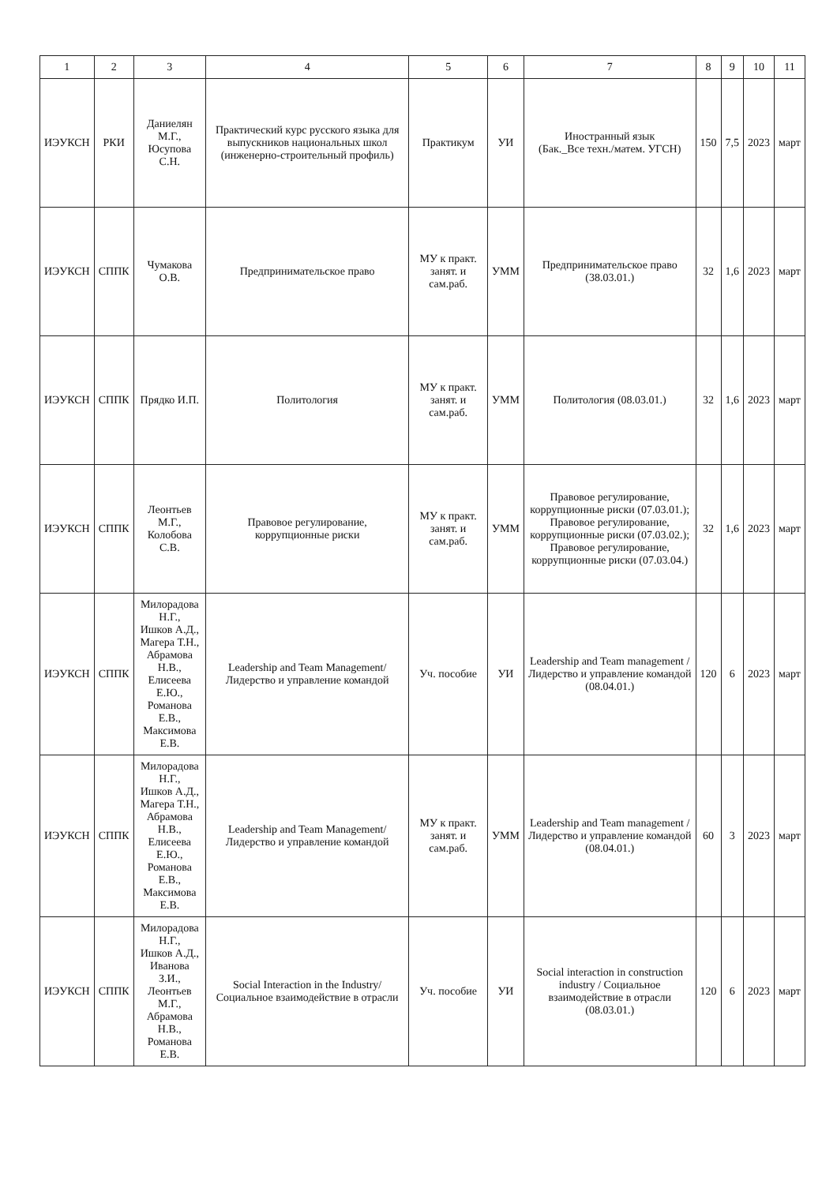| 1 | 2 | 3 | 4 | 5 | 6 | 7 | 8 | 9 | 10 | 11 |
| --- | --- | --- | --- | --- | --- | --- | --- | --- | --- | --- |
| ИЭУКСН | РКИ | Даниелян М.Г., Юсупова С.Н. | Практический курс русского языка для выпускников национальных школ (инженерно-строительный профиль) | Практикум | УИ | Иностранный язык (Бак._Все техн./матем. УГСН) | 150 | 7,5 | 2023 | март |
| ИЭУКСН | СППК | Чумакова О.В. | Предпринимательское право | МУ к практ. занят. и сам.раб. | УММ | Предпринимательское право (38.03.01.) | 32 | 1,6 | 2023 | март |
| ИЭУКСН | СППК | Прядко И.П. | Политология | МУ к практ. занят. и сам.раб. | УММ | Политология (08.03.01.) | 32 | 1,6 | 2023 | март |
| ИЭУКСН | СППК | Леонтьев М.Г., Колобова С.В. | Правовое регулирование, коррупционные риски | МУ к практ. занят. и сам.раб. | УММ | Правовое регулирование, коррупционные риски (07.03.01.); Правовое регулирование, коррупционные риски (07.03.02.); Правовое регулирование, коррупционные риски (07.03.04.) | 32 | 1,6 | 2023 | март |
| ИЭУКСН | СППК | Милорадова Н.Г., Ишков А.Д., Магера Т.Н., Абрамова Н.В., Елисеева Е.Ю., Романова Е.В., Максимова Е.В. | Leadership and Team Management/Лидерство и управление командой | Уч. пособие | УИ | Leadership and Team management / Лидерство и управление командой (08.04.01.) | 120 | 6 | 2023 | март |
| ИЭУКСН | СППК | Милорадова Н.Г., Ишков А.Д., Магера Т.Н., Абрамова Н.В., Елисеева Е.Ю., Романова Е.В., Максимова Е.В. | Leadership and Team Management/Лидерство и управление командой | МУ к практ. занят. и сам.раб. | УММ | Leadership and Team management / Лидерство и управление командой (08.04.01.) | 60 | 3 | 2023 | март |
| ИЭУКСН | СППК | Милорадова Н.Г., Ишков А.Д., Иванова З.И., Леонтьев М.Г., Абрамова Н.В., Романова Е.В. | Social Interaction in the Industry/Социальное взаимодействие в отрасли | Уч. пособие | УИ | Social interaction in construction industry / Социальное взаимодействие в отрасли (08.03.01.) | 120 | 6 | 2023 | март |